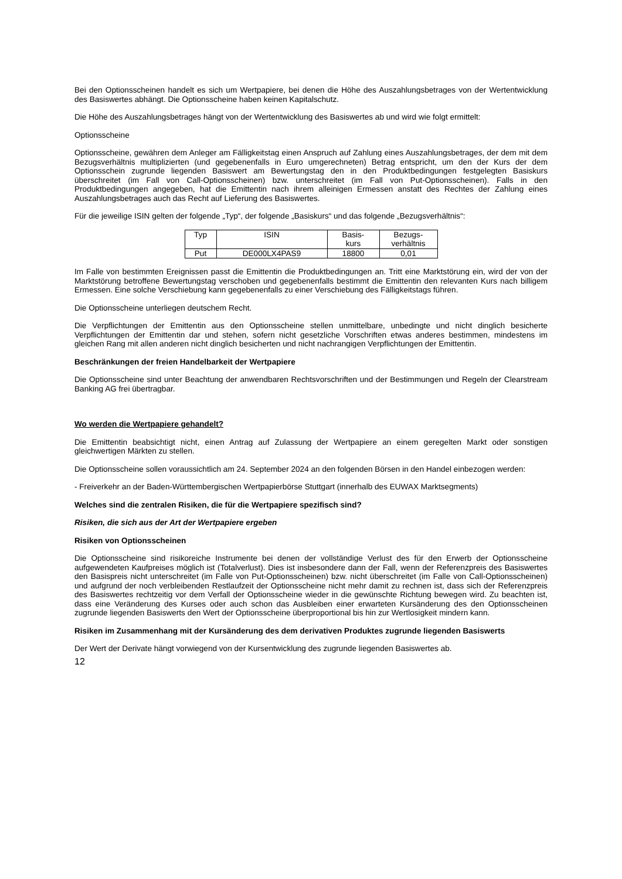Bei den Optionsscheinen handelt es sich um Wertpapiere, bei denen die Höhe des Auszahlungsbetrages von der Wertentwicklung des Basiswertes abhängt. Die Optionsscheine haben keinen Kapitalschutz.
Die Höhe des Auszahlungsbetrages hängt von der Wertentwicklung des Basiswertes ab und wird wie folgt ermittelt:
Optionsscheine
Optionsscheine, gewähren dem Anleger am Fälligkeitstag einen Anspruch auf Zahlung eines Auszahlungsbetrages, der dem mit dem Bezugsverhältnis multiplizierten (und gegebenenfalls in Euro umgerechneten) Betrag entspricht, um den der Kurs der dem Optionsschein zugrunde liegenden Basiswert am Bewertungstag den in den Produktbedingungen festgelegten Basiskurs überschreitet (im Fall von Call-Optionsscheinen) bzw. unterschreitet (im Fall von Put-Optionsscheinen). Falls in den Produktbedingungen angegeben, hat die Emittentin nach ihrem alleinigen Ermessen anstatt des Rechtes der Zahlung eines Auszahlungsbetrages auch das Recht auf Lieferung des Basiswertes.
Für die jeweilige ISIN gelten der folgende „Typ“, der folgende „Basiskurs“ und das folgende „Bezugsverhältnis“:
| Typ | ISIN | Basis- kurs | Bezugs- verhältnis |
| Put | DE000LX4PAS9 | 18800 | 0,01 |
Im Falle von bestimmten Ereignissen passt die Emittentin die Produktbedingungen an. Tritt eine Marktstörung ein, wird der von der Marktstörung betroffene Bewertungstag verschoben und gegebenenfalls bestimmt die Emittentin den relevanten Kurs nach billigem Ermessen. Eine solche Verschiebung kann gegebenenfalls zu einer Verschiebung des Fälligkeitstags führen.
Die Optionsscheine unterliegen deutschem Recht.
Die Verpflichtungen der Emittentin aus den Optionsscheine stellen unmittelbare, unbedingte und nicht dinglich besicherte Verpflichtungen der Emittentin dar und stehen, sofern nicht gesetzliche Vorschriften etwas anderes bestimmen, mindestens im gleichen Rang mit allen anderen nicht dinglich besicherten und nicht nachrangigen Verpflichtungen der Emittentin.
Beschränkungen der freien Handelbarkeit der Wertpapiere
Die Optionsscheine sind unter Beachtung der anwendbaren Rechtsvorschriften und der Bestimmungen und Regeln der Clearstream Banking AG frei übertragbar.
Wo werden die Wertpapiere gehandelt?
Die Emittentin beabsichtigt nicht, einen Antrag auf Zulassung der Wertpapiere an einem geregelten Markt oder sonstigen gleichwertigen Märkten zu stellen.
Die Optionsscheine sollen voraussichtlich am 24. September 2024 an den folgenden Börsen in den Handel einbezogen werden:
- Freiverkehr an der Baden-Württembergischen Wertpapierbörse Stuttgart (innerhalb des EUWAX Marktsegments)
Welches sind die zentralen Risiken, die für die Wertpapiere spezifisch sind?
Risiken, die sich aus der Art der Wertpapiere ergeben
Risiken von Optionsscheinen
Die Optionsscheine sind risikoreiche Instrumente bei denen der vollständige Verlust des für den Erwerb der Optionsscheine aufgewendeten Kaufpreises möglich ist (Totalverlust). Dies ist insbesondere dann der Fall, wenn der Referenzpreis des Basiswertes den Basispreis nicht unterschreitet (im Falle von Put-Optionsscheinen) bzw. nicht überschreitet (im Falle von Call-Optionsscheinen) und aufgrund der noch verbleibenden Restlaufzeit der Optionsscheine nicht mehr damit zu rechnen ist, dass sich der Referenzpreis des Basiswertes rechtzeitig vor dem Verfall der Optionsscheine wieder in die gewünschte Richtung bewegen wird. Zu beachten ist, dass eine Veränderung des Kurses oder auch schon das Ausbleiben einer erwarteten Kursänderung des den Optionsscheinen zugrunde liegenden Basiswerts den Wert der Optionsscheine überproportional bis hin zur Wertlosigkeit mindern kann.
Risiken im Zusammenhang mit der Kursänderung des dem derivativen Produktes zugrunde liegenden Basiswerts
Der Wert der Derivate hängt vorwiegend von der Kursentwicklung des zugrunde liegenden Basiswertes ab.
12